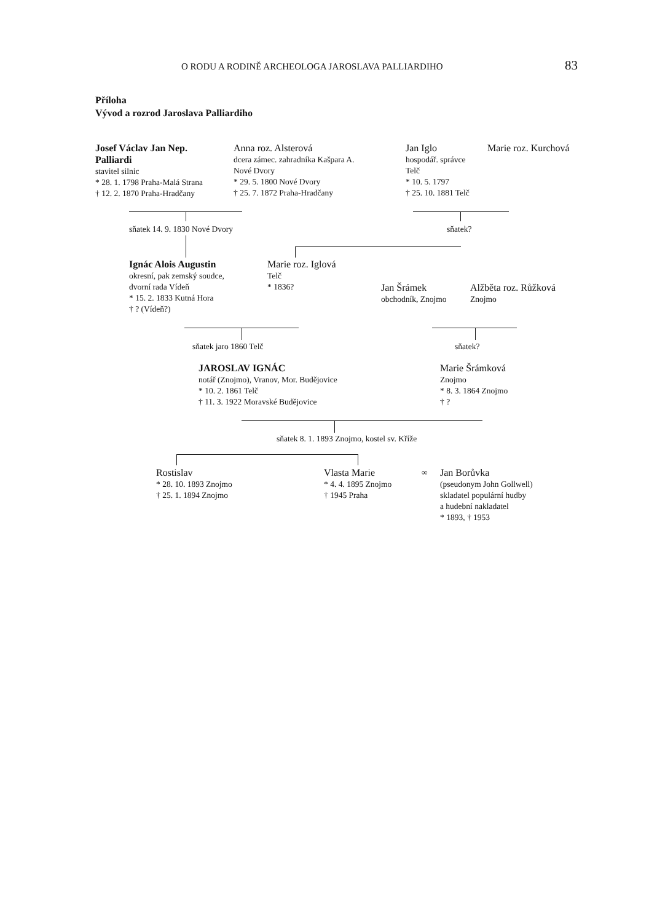O RODU A RODINĚ ARCHEOLOGA JAROSLAVA PALLIARDIHO 83
Příloha
Vývod a rozrod Jaroslava Palliardiho
Josef Václav Jan Nep.
Palliardi
stavitel silnic
* 28. 1. 1798 Praha-Malá Strana
† 12. 2. 1870 Praha-Hradčany
Anna roz. Alsterová
dcera zámec. zahradníka Kašpara A.
Nové Dvory
* 29. 5. 1800 Nové Dvory
† 25. 7. 1872 Praha-Hradčany
Jan Iglo
hospodář. správce
Telč
* 10. 5. 1797
† 25. 10. 1881 Telč
Marie roz. Kurchová
sňatek 14. 9. 1830 Nové Dvory sňatek?
Ignác Alois Augustin
okresní, pak zemský soudce,
dvorní rada Vídeň
* 15. 2. 1833 Kutná Hora
† ? (Vídeň?)
Marie roz. Iglová
Telč
* 1836?
Jan Šrámek
obchodník, Znojmo
Alžběta roz. Růžková
Znojmo
sňatek jaro 1860 Telč sňatek?
JAROSLAV IGNÁC
notář (Znojmo), Vranov, Mor. Budějovice
* 10. 2. 1861 Telč
† 11. 3. 1922 Moravské Budějovice
Marie Šrámková
Znojmo
* 8. 3. 1864 Znojmo
† ?
sňatek 8. 1. 1893 Znojmo, kostel sv. Kříže
Rostislav
* 28. 10. 1893 Znojmo
† 25. 1. 1894 Znojmo
Vlasta Marie
* 4. 4. 1895 Znojmo
† 1945 Praha
∞
Jan Borůvka
(pseudonym John Gollwell)
skladatel populární hudby
a hudební nakladatel
* 1893, † 1953